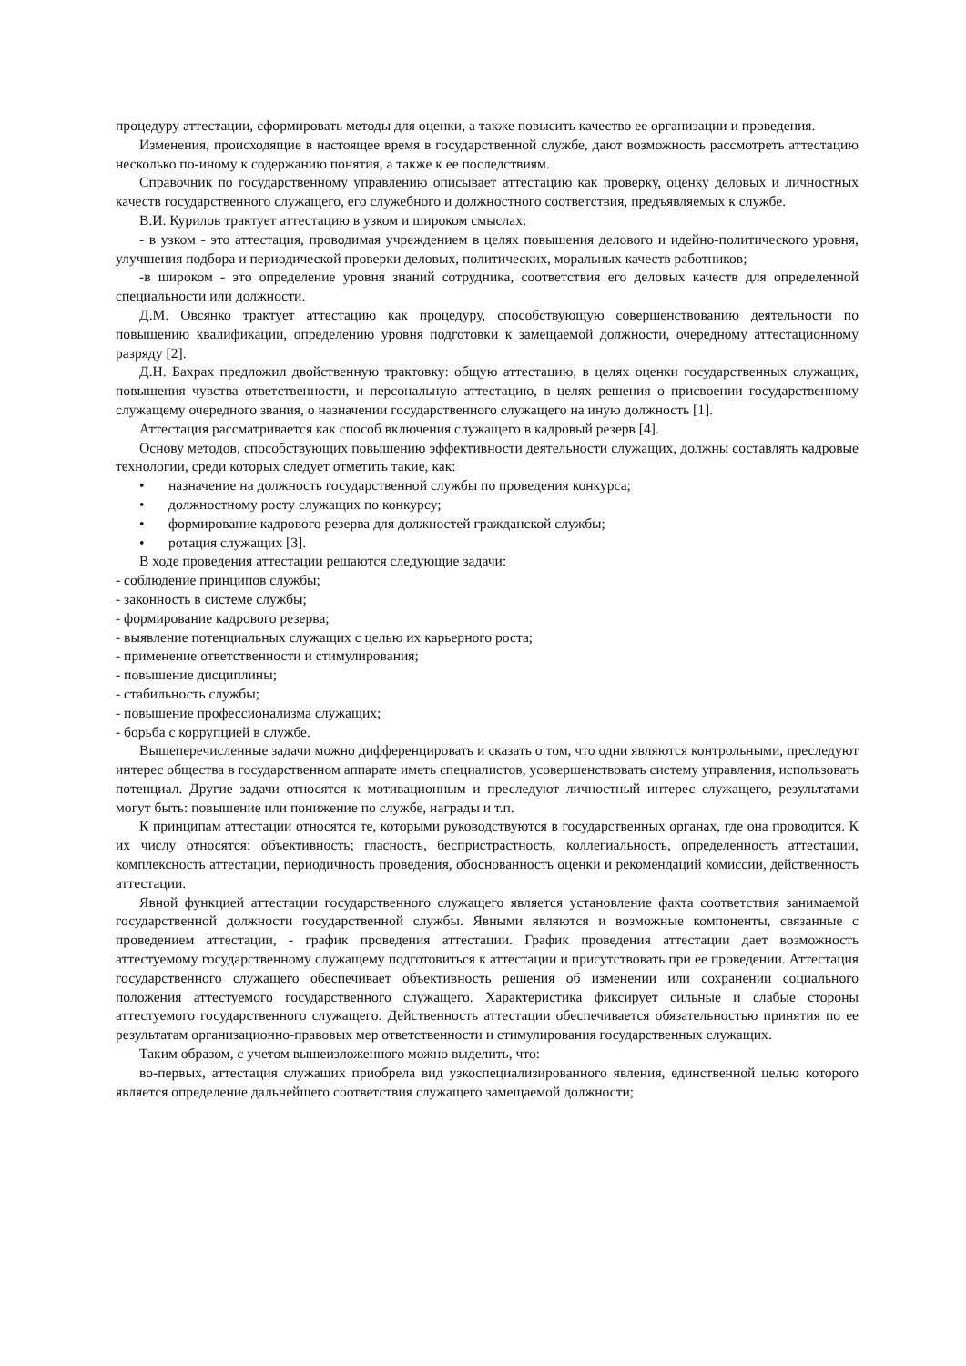процедуру аттестации, сформировать методы для оценки, а также повысить качество ее организации и проведения.
Изменения, происходящие в настоящее время в государственной службе, дают возможность рассмотреть аттестацию несколько по-иному к содержанию понятия, а также к ее последствиям.
Справочник по государственному управлению описывает аттестацию как проверку, оценку деловых и личностных качеств государственного служащего, его служебного и должностного соответствия, предъявляемых к службе.
В.И. Курилов трактует аттестацию в узком и широком смыслах:
- в узком - это аттестация, проводимая учреждением в целях повышения делового и идейно-политического уровня, улучшения подбора и периодической проверки деловых, политических, моральных качеств работников;
-в широком - это определение уровня знаний сотрудника, соответствия его деловых качеств для определенной специальности или должности.
Д.М. Овсянко трактует аттестацию как процедуру, способствующую совершенствованию деятельности по повышению квалификации, определению уровня подготовки к замещаемой должности, очередному аттестационному разряду [2].
Д.Н. Бахрах предложил двойственную трактовку: общую аттестацию, в целях оценки государственных служащих, повышения чувства ответственности, и персональную аттестацию, в целях решения о присвоении государственному служащему очередного звания, о назначении государственного служащего на иную должность [1].
Аттестация рассматривается как способ включения служащего в кадровый резерв [4].
Основу методов, способствующих повышению эффективности деятельности служащих, должны составлять кадровые технологии, среди которых следует отметить такие, как:
• назначение на должность государственной службы по проведения конкурса;
• должностному росту служащих по конкурсу;
• формирование кадрового резерва для должностей гражданской службы;
• ротация служащих [3].
В ходе проведения аттестации решаются следующие задачи:
- соблюдение принципов службы;
- законность в системе службы;
- формирование кадрового резерва;
- выявление потенциальных служащих с целью их карьерного роста;
- применение ответственности и стимулирования;
- повышение дисциплины;
- стабильность службы;
- повышение профессионализма служащих;
- борьба с коррупцией в службе.
Вышеперечисленные задачи можно дифференцировать и сказать о том, что одни являются контрольными, преследуют интерес общества в государственном аппарате иметь специалистов, усовершенствовать систему управления, использовать потенциал. Другие задачи относятся к мотивационным и преследуют личностный интерес служащего, результатами могут быть: повышение или понижение по службе, награды и т.п.
К принципам аттестации относятся те, которыми руководствуются в государственных органах, где она проводится. К их числу относятся: объективность; гласность, беспристрастность, коллегиальность, определенность аттестации, комплексность аттестации, периодичность проведения, обоснованность оценки и рекомендаций комиссии, действенность аттестации.
Явной функцией аттестации государственного служащего является установление факта соответствия занимаемой государственной должности государственной службы. Явными являются и возможные компоненты, связанные с проведением аттестации, - график проведения аттестации. График проведения аттестации дает возможность аттестуемому государственному служащему подготовиться к аттестации и присутствовать при ее проведении. Аттестация государственного служащего обеспечивает объективность решения об изменении или сохранении социального положения аттестуемого государственного служащего. Характеристика фиксирует сильные и слабые стороны аттестуемого государственного служащего. Действенность аттестации обеспечивается обязательностью принятия по ее результатам организационно-правовых мер ответственности и стимулирования государственных служащих.
Таким образом, с учетом вышеизложенного можно выделить, что:
во-первых, аттестация служащих приобрела вид узкоспециализированного явления, единственной целью которого является определение дальнейшего соответствия служащего замещаемой должности;